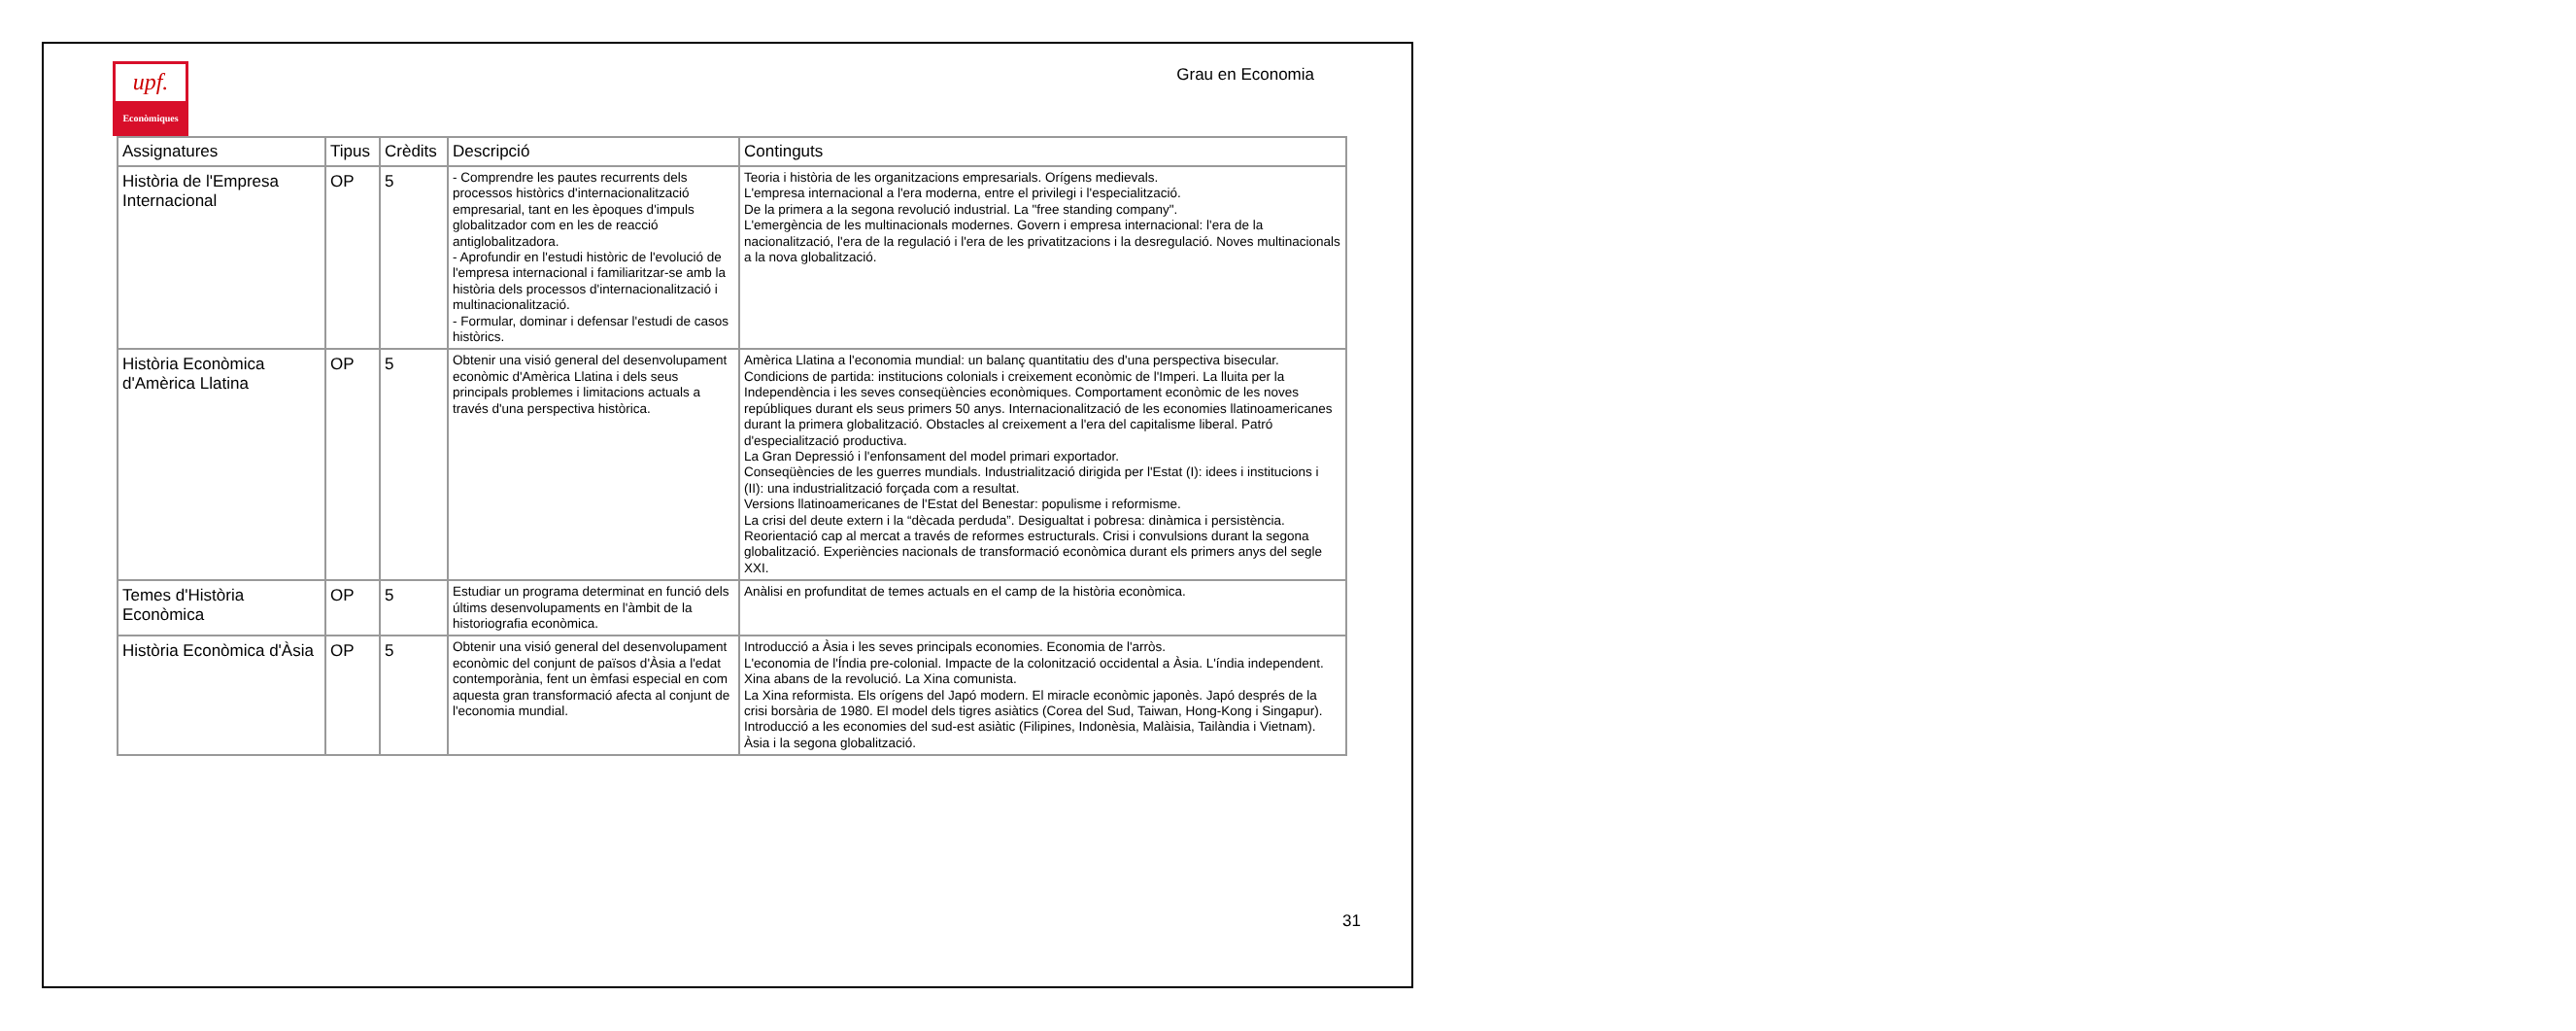upf.
Econòmiques
Grau en Economia
| Assignatures | Tipus | Crèdits | Descripció | Continguts |
| --- | --- | --- | --- | --- |
| Història de l'Empresa Internacional | OP | 5 | - Comprendre les pautes recurrents dels processos històrics d'internacionalització empresarial, tant en les èpoques d'impuls globalitzador com en les de reacció antiglobalitzadora. - Aprofundir en l'estudi històric de l'evolució de l'empresa internacional i familiaritzar-se amb la història dels processos d'internacionalització i multinacionalització. - Formular, dominar i defensar l'estudi de casos històrics. | Teoria i història de les organitzacions empresarials. Orígens medievals. L'empresa internacional a l'era moderna, entre el privilegi i l'especialització. De la primera a la segona revolució industrial. La "free standing company". L'emergència de les multinacionals modernes. Govern i empresa internacional: l'era de la nacionalització, l'era de la regulació i l'era de les privatitzacions i la desregulació. Noves multinacionals a la nova globalització. |
| Història Econòmica d'Amèrica Llatina | OP | 5 | Obtenir una visió general del desenvolupament econòmic d'Amèrica Llatina i dels seus principals problemes i limitacions actuals a través d'una perspectiva històrica. | Amèrica Llatina a l'economia mundial: un balanç quantitatiu des d'una perspectiva bisecular. Condicions de partida: institucions colonials i creixement econòmic de l'Imperi. La lluita per la Independència i les seves conseqüències econòmiques. Comportament econòmic de les noves repúbliques durant els seus primers 50 anys. Internacionalització de les economies llatinoamericanes durant la primera globalització. Obstacles al creixement a l'era del capitalisme liberal. Patró d'especialització productiva. La Gran Depressió i l'enfonsament del model primari exportador. Conseqüències de les guerres mundials. Industrialització dirigida per l'Estat (I): idees i institucions i (II): una industrialització forçada com a resultat. Versions llatinoamericanes de l'Estat del Benestar: populisme i reformisme. La crisi del deute extern i la “dècada perduda”. Desigualtat i pobresa: dinàmica i persistència. Reorientació cap al mercat a través de reformes estructurals. Crisi i convulsions durant la segona globalització. Experiències nacionals de transformació econòmica durant els primers anys del segle XXI. |
| Temes d'Història Econòmica | OP | 5 | Estudiar un programa determinat en funció dels últims desenvolupaments en l'àmbit de la historiografia econòmica. | Anàlisi en profunditat de temes actuals en el camp de la història econòmica. |
| Història Econòmica d'Àsia | OP | 5 | Obtenir una visió general del desenvolupament econòmic del conjunt de països d'Àsia a l'edat contemporània, fent un èmfasi especial en com aquesta gran transformació afecta al conjunt de l'economia mundial. | Introducció a Àsia i les seves principals economies. Economia de l'arròs. L'economia de l'Índia pre-colonial. Impacte de la colonització occidental a Àsia. L'índia independent. Xina abans de la revolució. La Xina comunista. La Xina reformista. Els orígens del Japó modern. El miracle econòmic japonès. Japó després de la crisi borsària de 1980. El model dels tigres asiàtics (Corea del Sud, Taiwan, Hong-Kong i Singapur). Introducció a les economies del sud-est asiàtic (Filipines, Indonèsia, Malàisia, Tailàndia i Vietnam). Àsia i la segona globalització. |
31